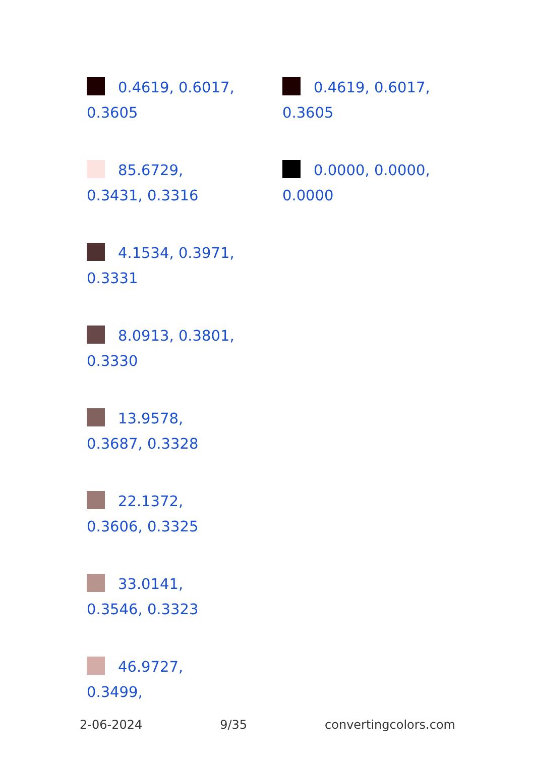0.4619, 0.6017, 0.3605
85.6729, 0.3431, 0.3316
4.1534, 0.3971, 0.3331
8.0913, 0.3801, 0.3330
13.9578, 0.3687, 0.3328
22.1372, 0.3606, 0.3325
33.0141, 0.3546, 0.3323
46.9727, 0.3499,
0.4619, 0.6017, 0.3605
0.0000, 0.0000, 0.0000
2-06-2024 9/35 convertingcolors.com